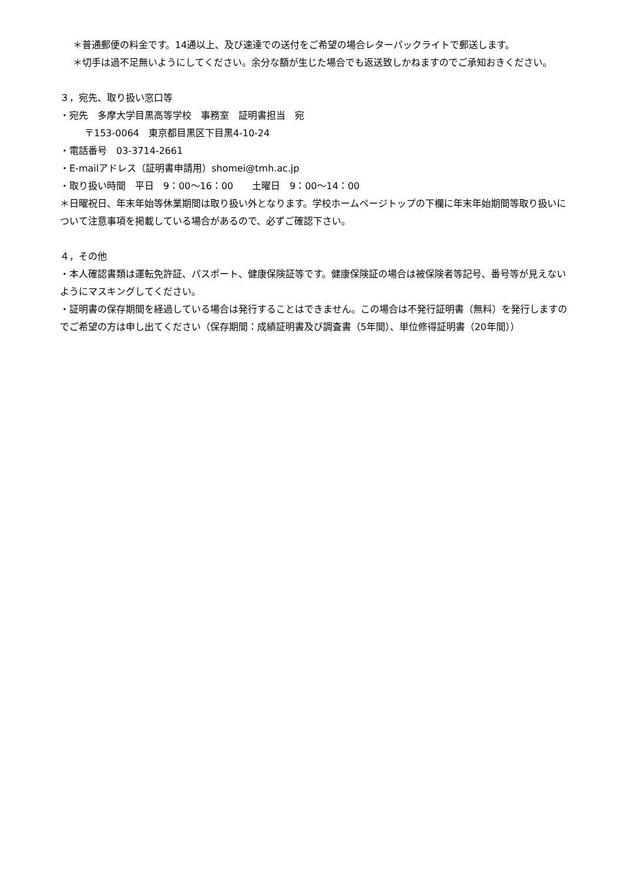＊普通郵便の料金です。14通以上、及び速達での送付をご希望の場合レターパックライトで郵送します。
＊切手は過不足無いようにしてください。余分な額が生じた場合でも返送致しかねますのでご承知おきください。
３，宛先、取り扱い窓口等
・宛先　多摩大学目黒高等学校　事務室　証明書担当　宛
〒153-0064　東京都目黒区下目黒4-10-24
・電話番号　03-3714-2661
・E-mailアドレス（証明書申請用）shomei@tmh.ac.jp
・取り扱い時間　平日　9：00〜16：00　　土曜日　9：00〜14：00
＊日曜祝日、年末年始等休業期間は取り扱い外となります。学校ホームページトップの下欄に年末年始期間等取り扱いについて注意事項を掲載している場合があるので、必ずご確認下さい。
４，その他
・本人確認書類は運転免許証、パスポート、健康保険証等です。健康保険証の場合は被保険者等記号、番号等が見えないようにマスキングしてください。
・証明書の保存期間を経過している場合は発行することはできません。この場合は不発行証明書（無料）を発行しますのでご希望の方は申し出てください（保存期間：成績証明書及び調査書（5年間）、単位修得証明書（20年間））